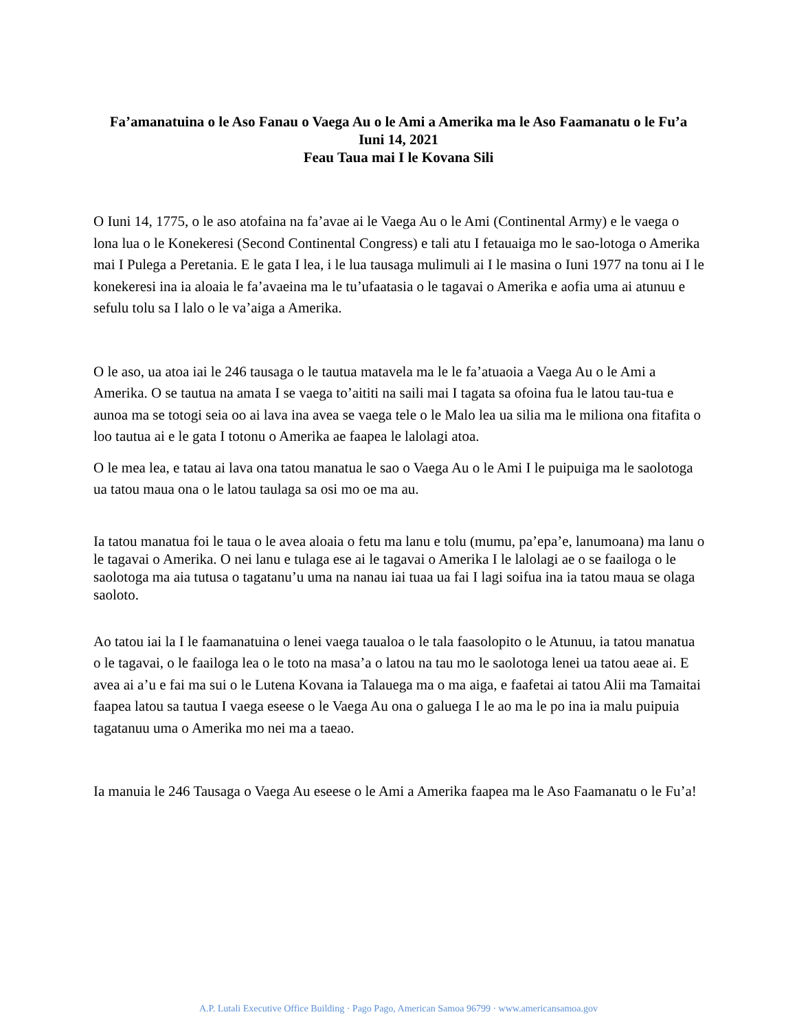Fa’amanatuina o le Aso Fanau o Vaega Au o le Ami a Amerika ma le Aso Faamanatu o le Fu’a
Iuni 14, 2021
Feau Taua mai I le Kovana Sili
O Iuni 14, 1775, o le aso atofaina na fa’avae ai le Vaega Au o le Ami (Continental Army) e le vaega o lona lua o le Konekeresi (Second Continental Congress) e tali atu I fetauaiga mo le sao-lotoga o Amerika mai I Pulega a Peretania. E le gata I lea, i le lua tausaga mulimuli ai I le masina o Iuni 1977 na tonu ai I le konekeresi ina ia aloaia le fa’avaeina ma le tu’ufaatasia o le tagavai o Amerika e aofia uma ai atunuu e sefulu tolu sa I lalo o le va’aiga a Amerika.
O le aso, ua atoa iai le 246 tausaga o le tautua matavela ma le le fa’atuaoia a Vaega Au o le Ami a Amerika. O se tautua na amata I se vaega to’aititi na saili mai I tagata sa ofoina fua le latou tau-tua e aunoa ma se totogi seia oo ai lava ina avea se vaega tele o le Malo lea ua silia ma le miliona ona fitafita o loo tautua ai e le gata I totonu o Amerika ae faapea le lalolagi atoa.
O le mea lea, e tatau ai lava ona tatou manatua le sao o Vaega Au o le Ami I le puipuiga ma le saolotoga ua tatou maua ona o le latou taulaga sa osi mo oe ma au.
Ia tatou manatua foi le taua o le avea aloaia o fetu ma lanu e tolu (mumu, pa’epa’e, lanumoana) ma lanu o le tagavai o Amerika. O nei lanu e tulaga ese ai le tagavai o Amerika I le lalolagi ae o se faailoga o le saolotoga ma aia tutusa o tagatanu’u uma na nanau iai tuaa ua fai I lagi soifua ina ia tatou maua se olaga saoloto.
Ao tatou iai la I le faamanatuina o lenei vaega taualoa o le tala faasolopito o le Atunuu, ia tatou manatua o le tagavai, o le faailoga lea o le toto na masa’a o latou na tau mo le saolotoga lenei ua tatou aeae ai. E avea ai a’u e fai ma sui o le Lutena Kovana ia Talauega ma o ma aiga, e faafetai ai tatou Alii ma Tamaitai faapea latou sa tautua I vaega eseese o le Vaega Au ona o galuega I le ao ma le po ina ia malu puipuia tagatanuu uma o Amerika mo nei ma a taeao.
Ia manuia le 246 Tausaga o Vaega Au eseese o le Ami a Amerika faapea ma le Aso Faamanatu o le Fu’a!
A.P. Lutali Executive Office Building · Pago Pago, American Samoa 96799 · www.americansamoa.gov